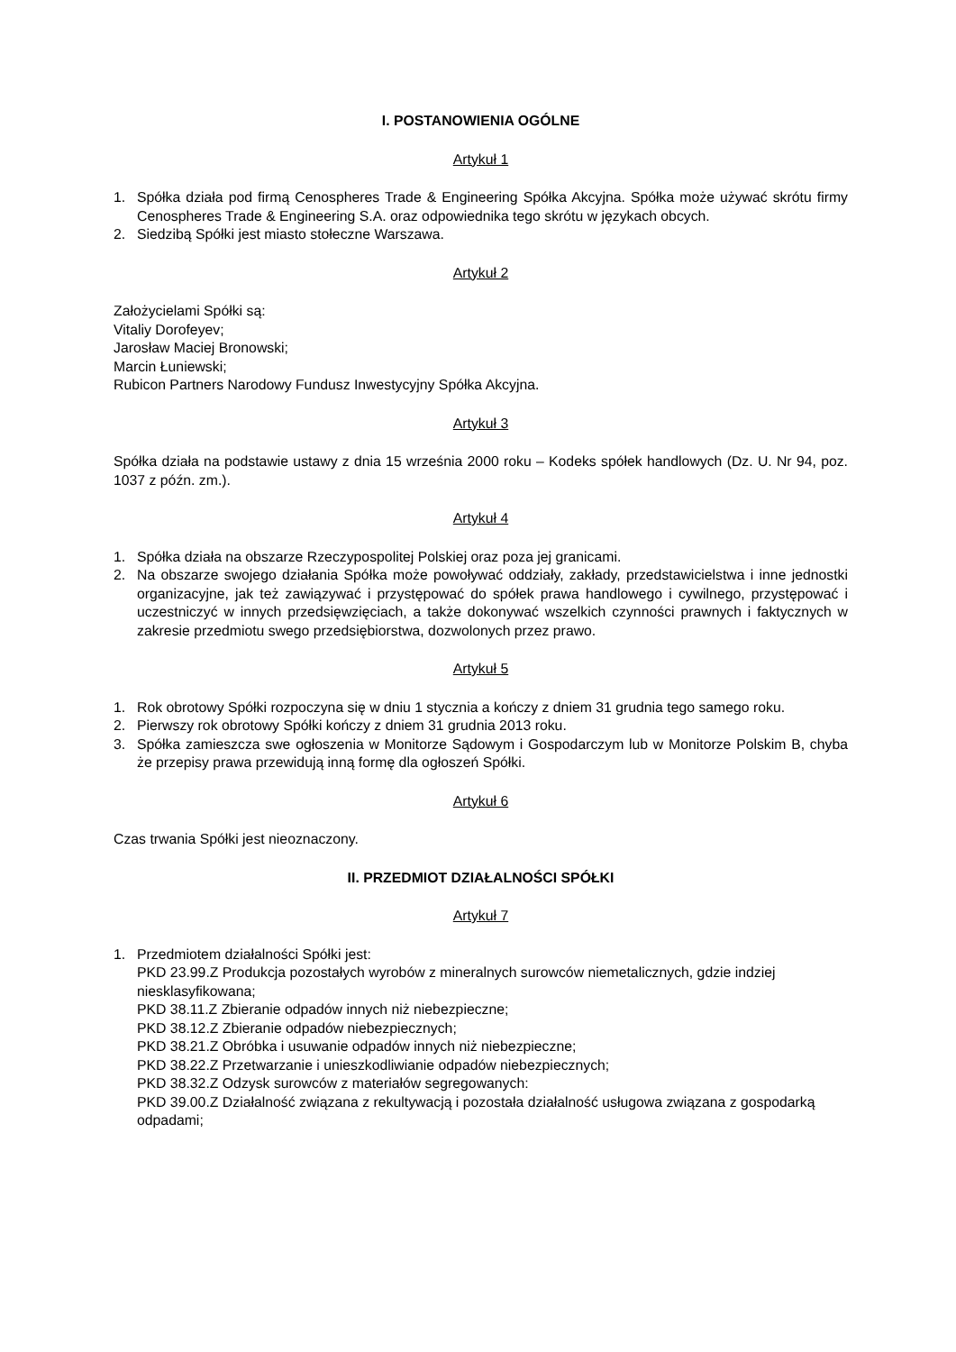I. POSTANOWIENIA OGÓLNE
Artykuł 1
1. Spółka działa pod firmą Cenospheres Trade & Engineering Spółka Akcyjna. Spółka może używać skrótu firmy Cenospheres Trade & Engineering S.A. oraz odpowiednika tego skrótu w językach obcych.
2. Siedzibą Spółki jest miasto stołeczne Warszawa.
Artykuł 2
Założycielami Spółki są:
Vitaliy Dorofeyev;
Jarosław Maciej Bronowski;
Marcin Łuniewski;
Rubicon Partners Narodowy Fundusz Inwestycyjny Spółka Akcyjna.
Artykuł 3
Spółka działa na podstawie ustawy z dnia 15 września 2000 roku – Kodeks spółek handlowych (Dz. U. Nr 94, poz. 1037 z późn. zm.).
Artykuł 4
1. Spółka działa na obszarze Rzeczypospolitej Polskiej oraz poza jej granicami.
2. Na obszarze swojego działania Spółka może powoływać oddziały, zakłady, przedstawicielstwa i inne jednostki organizacyjne, jak też zawiązywać i przystępować do spółek prawa handlowego i cywilnego, przystępować i uczestniczyć w innych przedsięwzięciach, a także dokonywać wszelkich czynności prawnych i faktycznych w zakresie przedmiotu swego przedsiębiorstwa, dozwolonych przez prawo.
Artykuł 5
1. Rok obrotowy Spółki rozpoczyna się w dniu 1 stycznia a kończy z dniem 31 grudnia tego samego roku.
2. Pierwszy rok obrotowy Spółki kończy z dniem 31 grudnia 2013 roku.
3. Spółka zamieszcza swe ogłoszenia w Monitorze Sądowym i Gospodarczym lub w Monitorze Polskim B, chyba że przepisy prawa przewidują inną formę dla ogłoszeń Spółki.
Artykuł 6
Czas trwania Spółki jest nieoznaczony.
II. PRZEDMIOT DZIAŁALNOŚCI SPÓŁKI
Artykuł 7
1. Przedmiotem działalności Spółki jest:
PKD 23.99.Z Produkcja pozostałych wyrobów z mineralnych surowców niemetalicznych, gdzie indziej niesklasyfikowana;
PKD 38.11.Z Zbieranie odpadów innych niż niebezpieczne;
PKD 38.12.Z Zbieranie odpadów niebezpiecznych;
PKD 38.21.Z Obróbka i usuwanie odpadów innych niż niebezpieczne;
PKD 38.22.Z Przetwarzanie i unieszkodliwianie odpadów niebezpiecznych;
PKD 38.32.Z Odzysk surowców z materiałów segregowanych:
PKD 39.00.Z Działalność związana z rekultywacją i pozostała działalność usługowa związana z gospodarką odpadami;